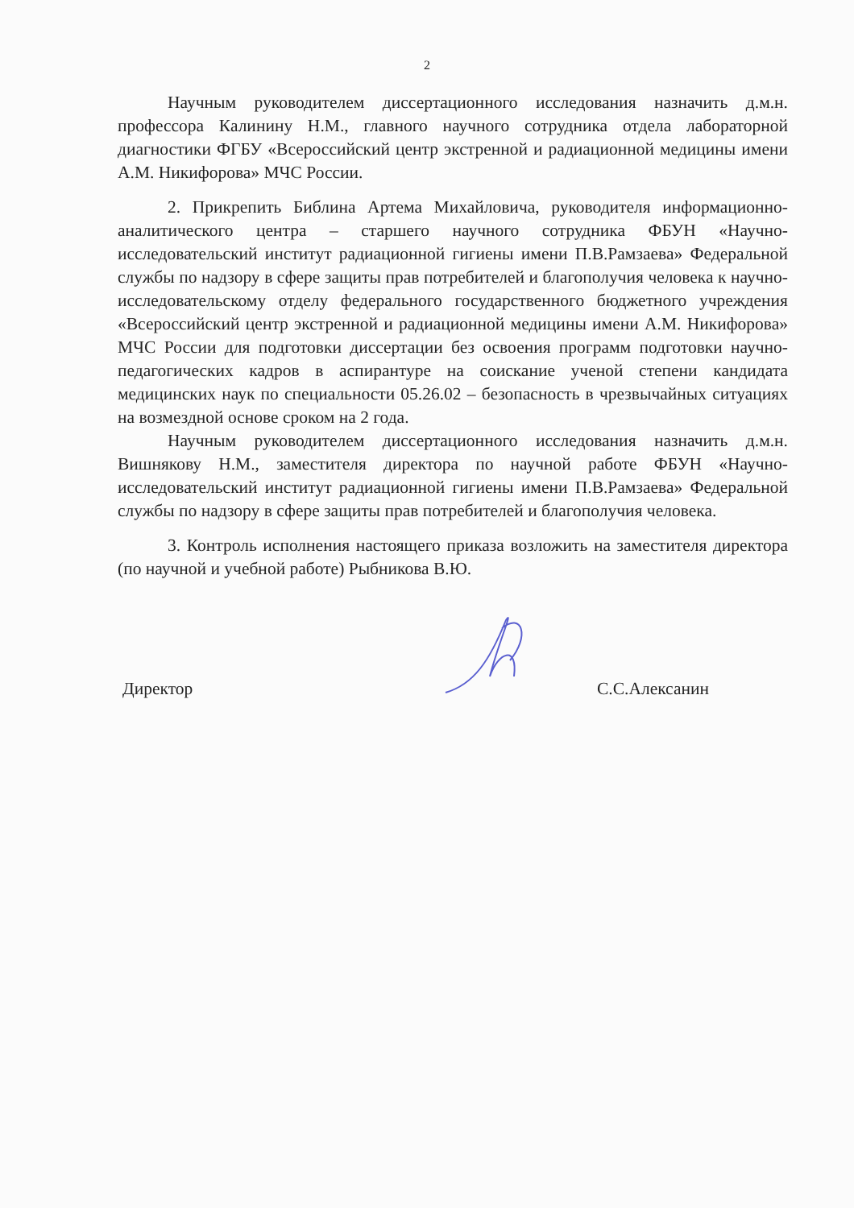2
Научным руководителем диссертационного исследования назначить д.м.н. профессора Калинину Н.М., главного научного сотрудника отдела лабораторной диагностики ФГБУ «Всероссийский центр экстренной и радиационной медицины имени А.М. Никифорова» МЧС России.
2. Прикрепить Библина Артема Михайловича, руководителя информационно-аналитического центра – старшего научного сотрудника ФБУН «Научно-исследовательский институт радиационной гигиены имени П.В.Рамзаева» Федеральной службы по надзору в сфере защиты прав потребителей и благополучия человека к научно-исследовательскому отделу федерального государственного бюджетного учреждения «Всероссийский центр экстренной и радиационной медицины имени А.М. Никифорова» МЧС России для подготовки диссертации без освоения программ подготовки научно-педагогических кадров в аспирантуре на соискание ученой степени кандидата медицинских наук по специальности 05.26.02 – безопасность в чрезвычайных ситуациях на возмездной основе сроком на 2 года.
Научным руководителем диссертационного исследования назначить д.м.н. Вишнякову Н.М., заместителя директора по научной работе ФБУН «Научно-исследовательский институт радиационной гигиены имени П.В.Рамзаева» Федеральной службы по надзору в сфере защиты прав потребителей и благополучия человека.
3. Контроль исполнения настоящего приказа возложить на заместителя директора (по научной и учебной работе) Рыбникова В.Ю.
Директор С.С.Алексанин